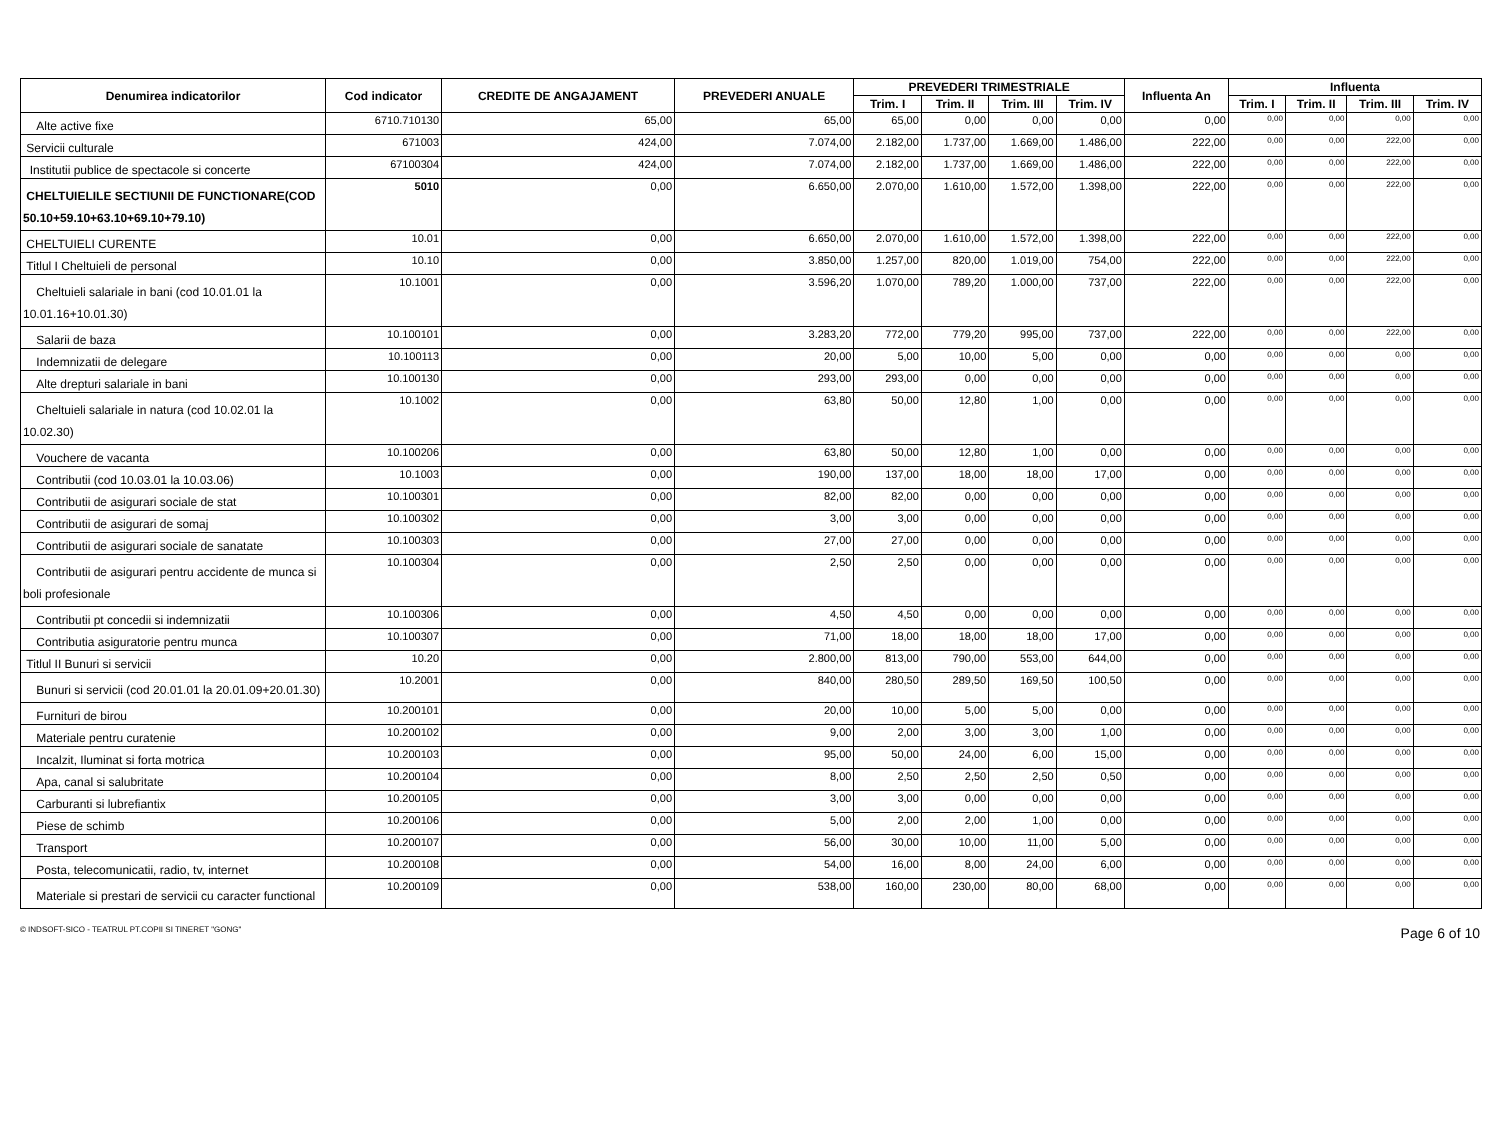| Denumirea indicatorilor | Cod indicator | CREDITE DE ANGAJAMENT | PREVEDERI ANUALE | PREVEDERI TRIMESTRIALE | | | | Influenta An | Influenta | | | |
| --- | --- | --- | --- | --- | --- | --- | --- | --- | --- | --- | --- | --- |
| | | | | Trim. I | Trim. II | Trim. III | Trim. IV | | Trim. I | Trim. II | Trim. III | Trim. IV |
| Alte active fixe | 6710.710130 | 65,00 | 65,00 | 65,00 | 0,00 | 0,00 | 0,00 | 0,00 | 0,00 | 0,00 | 0,00 | 0,00 |
| Servicii culturale | 671003 | 424,00 | 7.074,00 | 2.182,00 | 1.737,00 | 1.669,00 | 1.486,00 | 222,00 | 0,00 | 0,00 | 222,00 | 0,00 |
| Institutii publice de spectacole si concerte | 67100304 | 424,00 | 7.074,00 | 2.182,00 | 1.737,00 | 1.669,00 | 1.486,00 | 222,00 | 0,00 | 0,00 | 222,00 | 0,00 |
| CHELTUIELILE SECTIUNII DE FUNCTIONARE(COD 50.10+59.10+63.10+69.10+79.10) | 5010 | 0,00 | 6.650,00 | 2.070,00 | 1.610,00 | 1.572,00 | 1.398,00 | 222,00 | 0,00 | 0,00 | 222,00 | 0,00 |
| CHELTUIELI CURENTE | 10.01 | 0,00 | 6.650,00 | 2.070,00 | 1.610,00 | 1.572,00 | 1.398,00 | 222,00 | 0,00 | 0,00 | 222,00 | 0,00 |
| Titlul I Cheltuieli de personal | 10.10 | 0,00 | 3.850,00 | 1.257,00 | 820,00 | 1.019,00 | 754,00 | 222,00 | 0,00 | 0,00 | 222,00 | 0,00 |
| Cheltuieli salariale in bani (cod 10.01.01 la 10.01.16+10.01.30) | 10.1001 | 0,00 | 3.596,20 | 1.070,00 | 789,20 | 1.000,00 | 737,00 | 222,00 | 0,00 | 0,00 | 222,00 | 0,00 |
| Salarii de baza | 10.100101 | 0,00 | 3.283,20 | 772,00 | 779,20 | 995,00 | 737,00 | 222,00 | 0,00 | 0,00 | 222,00 | 0,00 |
| Indemnizatii de delegare | 10.100113 | 0,00 | 20,00 | 5,00 | 10,00 | 5,00 | 0,00 | 0,00 | 0,00 | 0,00 | 0,00 | 0,00 |
| Alte drepturi salariale in bani | 10.100130 | 0,00 | 293,00 | 293,00 | 0,00 | 0,00 | 0,00 | 0,00 | 0,00 | 0,00 | 0,00 | 0,00 |
| Cheltuieli salariale in natura (cod 10.02.01 la 10.02.30) | 10.1002 | 0,00 | 63,80 | 50,00 | 12,80 | 1,00 | 0,00 | 0,00 | 0,00 | 0,00 | 0,00 | 0,00 |
| Vouchere de vacanta | 10.100206 | 0,00 | 63,80 | 50,00 | 12,80 | 1,00 | 0,00 | 0,00 | 0,00 | 0,00 | 0,00 | 0,00 |
| Contributii (cod 10.03.01 la 10.03.06) | 10.1003 | 0,00 | 190,00 | 137,00 | 18,00 | 18,00 | 17,00 | 0,00 | 0,00 | 0,00 | 0,00 | 0,00 |
| Contributii de asigurari sociale de stat | 10.100301 | 0,00 | 82,00 | 82,00 | 0,00 | 0,00 | 0,00 | 0,00 | 0,00 | 0,00 | 0,00 | 0,00 |
| Contributii de asigurari de somaj | 10.100302 | 0,00 | 3,00 | 3,00 | 0,00 | 0,00 | 0,00 | 0,00 | 0,00 | 0,00 | 0,00 | 0,00 |
| Contributii de asigurari sociale de sanatate | 10.100303 | 0,00 | 27,00 | 27,00 | 0,00 | 0,00 | 0,00 | 0,00 | 0,00 | 0,00 | 0,00 | 0,00 |
| Contributii de asigurari pentru accidente de munca si boli profesionale | 10.100304 | 0,00 | 2,50 | 2,50 | 0,00 | 0,00 | 0,00 | 0,00 | 0,00 | 0,00 | 0,00 | 0,00 |
| Contributii pt concedii si indemnizatii | 10.100306 | 0,00 | 4,50 | 4,50 | 0,00 | 0,00 | 0,00 | 0,00 | 0,00 | 0,00 | 0,00 | 0,00 |
| Contributia asiguratorie pentru munca | 10.100307 | 0,00 | 71,00 | 18,00 | 18,00 | 18,00 | 17,00 | 0,00 | 0,00 | 0,00 | 0,00 | 0,00 |
| Titlul II Bunuri si servicii | 10.20 | 0,00 | 2.800,00 | 813,00 | 790,00 | 553,00 | 644,00 | 0,00 | 0,00 | 0,00 | 0,00 | 0,00 |
| Bunuri si servicii (cod 20.01.01 la 20.01.09+20.01.30) | 10.2001 | 0,00 | 840,00 | 280,50 | 289,50 | 169,50 | 100,50 | 0,00 | 0,00 | 0,00 | 0,00 | 0,00 |
| Furnituri de birou | 10.200101 | 0,00 | 20,00 | 10,00 | 5,00 | 5,00 | 0,00 | 0,00 | 0,00 | 0,00 | 0,00 | 0,00 |
| Materiale pentru curatenie | 10.200102 | 0,00 | 9,00 | 2,00 | 3,00 | 3,00 | 1,00 | 0,00 | 0,00 | 0,00 | 0,00 | 0,00 |
| Incalzit, Iluminat si forta motrica | 10.200103 | 0,00 | 95,00 | 50,00 | 24,00 | 6,00 | 15,00 | 0,00 | 0,00 | 0,00 | 0,00 | 0,00 |
| Apa, canal si salubritate | 10.200104 | 0,00 | 8,00 | 2,50 | 2,50 | 2,50 | 0,50 | 0,00 | 0,00 | 0,00 | 0,00 | 0,00 |
| Carburanti si lubrefiantix | 10.200105 | 0,00 | 3,00 | 3,00 | 0,00 | 0,00 | 0,00 | 0,00 | 0,00 | 0,00 | 0,00 | 0,00 |
| Piese de schimb | 10.200106 | 0,00 | 5,00 | 2,00 | 2,00 | 1,00 | 0,00 | 0,00 | 0,00 | 0,00 | 0,00 | 0,00 |
| Transport | 10.200107 | 0,00 | 56,00 | 30,00 | 10,00 | 11,00 | 5,00 | 0,00 | 0,00 | 0,00 | 0,00 | 0,00 |
| Posta, telecomunicatii, radio, tv, internet | 10.200108 | 0,00 | 54,00 | 16,00 | 8,00 | 24,00 | 6,00 | 0,00 | 0,00 | 0,00 | 0,00 | 0,00 |
| Materiale si prestari de servicii cu caracter functional | 10.200109 | 0,00 | 538,00 | 160,00 | 230,00 | 80,00 | 68,00 | 0,00 | 0,00 | 0,00 | 0,00 | 0,00 |
© INDSOFT-SICO - TEATRUL PT.COPII SI TINERET "GONG" Page 6 of 10